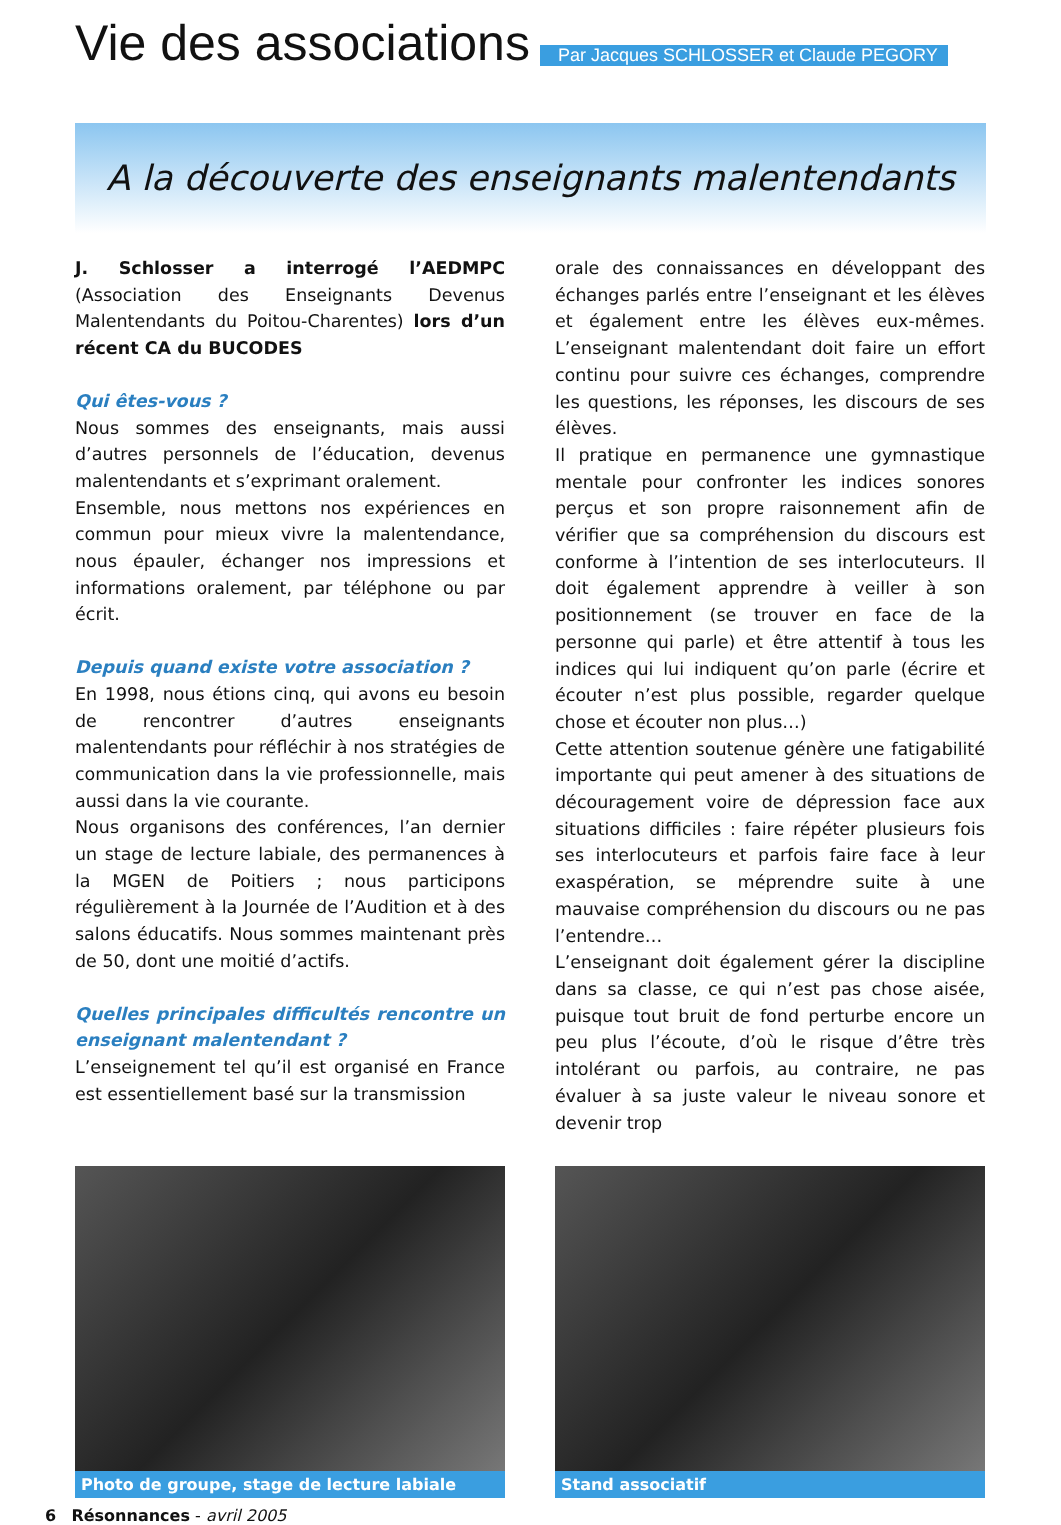Vie des associations
Par Jacques SCHLOSSER et Claude PEGORY
A la découverte des enseignants malentendants
J. Schlosser a interrogé l’AEDMPC (Association des Enseignants Devenus Malentendants du Poitou-Charentes) lors d’un récent CA du BUCODES
Qui êtes-vous ?
Nous sommes des enseignants, mais aussi d’autres personnels de l’éducation, devenus malentendants et s’exprimant oralement.
Ensemble, nous mettons nos expériences en commun pour mieux vivre la malentendance, nous épauler, échanger nos impressions et informations oralement, par téléphone ou par écrit.
Depuis quand existe votre association ?
En 1998, nous étions cinq, qui avons eu besoin de rencontrer d’autres enseignants malentendants pour réfléchir à nos stratégies de communication dans la vie professionnelle, mais aussi dans la vie courante.
Nous organisons des conférences, l’an dernier un stage de lecture labiale, des permanences à la MGEN de Poitiers ; nous participons régulièrement à la Journée de l’Audition et à des salons éducatifs. Nous sommes maintenant près de 50, dont une moitié d’actifs.
Quelles principales difficultés rencontre un enseignant malentendant ?
L’enseignement tel qu’il est organisé en France est essentiellement basé sur la transmission
orale des connaissances en développant des échanges parlés entre l’enseignant et les élèves et également entre les élèves eux-mêmes. L’enseignant malentendant doit faire un effort continu pour suivre ces échanges, comprendre les questions, les réponses, les discours de ses élèves.
Il pratique en permanence une gymnastique mentale pour confronter les indices sonores perçus et son propre raisonnement afin de vérifier que sa compréhension du discours est conforme à l’intention de ses interlocuteurs. Il doit également apprendre à veiller à son positionnement (se trouver en face de la personne qui parle) et être attentif à tous les indices qui lui indiquent qu’on parle (écrire et écouter n’est plus possible, regarder quelque chose et écouter non plus…)
Cette attention soutenue génère une fatigabilité importante qui peut amener à des situations de découragement voire de dépression face aux situations difficiles : faire répéter plusieurs fois ses interlocuteurs et parfois faire face à leur exaspération, se méprendre suite à une mauvaise compréhension du discours ou ne pas l’entendre…
L’enseignant doit également gérer la discipline dans sa classe, ce qui n’est pas chose aisée, puisque tout bruit de fond perturbe encore un peu plus l’écoute, d’où le risque d’être très intolérant ou parfois, au contraire, ne pas évaluer à sa juste valeur le niveau sonore et devenir trop
Photo de groupe, stage de lecture labiale Stand associatif
6 Résonnances - avril 2005